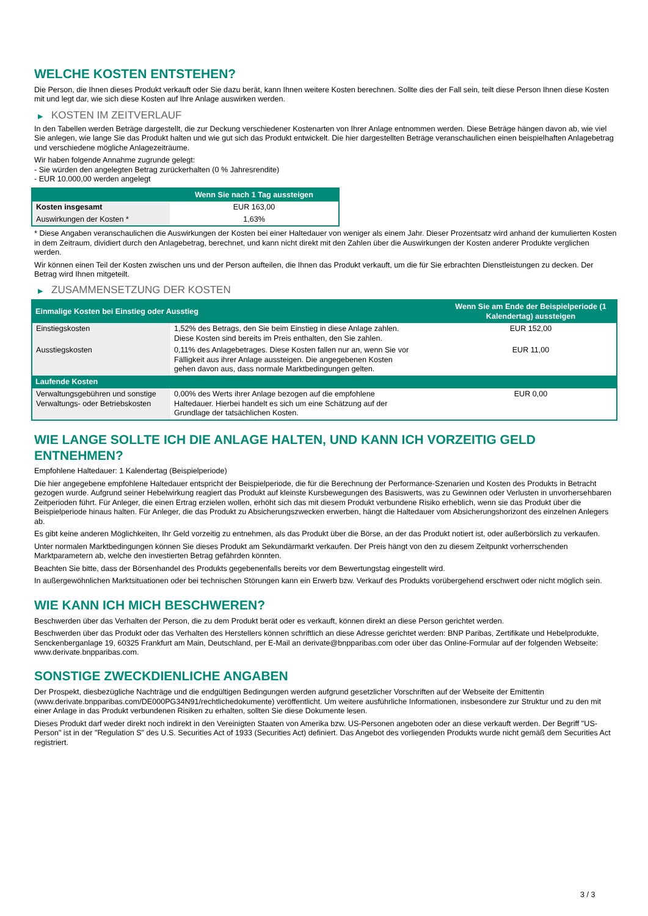WELCHE KOSTEN ENTSTEHEN?
Die Person, die Ihnen dieses Produkt verkauft oder Sie dazu berät, kann Ihnen weitere Kosten berechnen. Sollte dies der Fall sein, teilt diese Person Ihnen diese Kosten mit und legt dar, wie sich diese Kosten auf Ihre Anlage auswirken werden.
▶ KOSTEN IM ZEITVERLAUF
In den Tabellen werden Beträge dargestellt, die zur Deckung verschiedener Kostenarten von Ihrer Anlage entnommen werden. Diese Beträge hängen davon ab, wie viel Sie anlegen, wie lange Sie das Produkt halten und wie gut sich das Produkt entwickelt. Die hier dargestellten Beträge veranschaulichen einen beispielhaften Anlagebetrag und verschiedene mögliche Anlagezeiträume.
Wir haben folgende Annahme zugrunde gelegt:
- Sie würden den angelegten Betrag zurückerhalten (0 % Jahresrendite)
- EUR 10.000,00 werden angelegt
| | Wenn Sie nach 1 Tag aussteigen |
| --- | --- |
| Kosten insgesamt | EUR 163,00 |
| Auswirkungen der Kosten * | 1,63% |
* Diese Angaben veranschaulichen die Auswirkungen der Kosten bei einer Haltedauer von weniger als einem Jahr. Dieser Prozentsatz wird anhand der kumulierten Kosten in dem Zeitraum, dividiert durch den Anlagebetrag, berechnet, und kann nicht direkt mit den Zahlen über die Auswirkungen der Kosten anderer Produkte verglichen werden.
Wir können einen Teil der Kosten zwischen uns und der Person aufteilen, die Ihnen das Produkt verkauft, um die für Sie erbrachten Dienstleistungen zu decken. Der Betrag wird Ihnen mitgeteilt.
▶ ZUSAMMENSETZUNG DER KOSTEN
| Einmalige Kosten bei Einstieg oder Ausstieg | | Wenn Sie am Ende der Beispielperiode (1 Kalendertag) aussteigen |
| --- | --- | --- |
| Einstiegskosten | 1,52% des Betrags, den Sie beim Einstieg in diese Anlage zahlen. Diese Kosten sind bereits im Preis enthalten, den Sie zahlen. | EUR 152,00 |
| Ausstiegskosten | 0,11% des Anlagebetrages. Diese Kosten fallen nur an, wenn Sie vor Fälligkeit aus ihrer Anlage aussteigen. Die angegebenen Kosten gehen davon aus, dass normale Marktbedingungen gelten. | EUR 11,00 |
| Laufende Kosten | | |
| Verwaltungsgebühren und sonstige Verwaltungs- oder Betriebskosten | 0,00% des Werts ihrer Anlage bezogen auf die empfohlene Haltedauer. Hierbei handelt es sich um eine Schätzung auf der Grundlage der tatsächlichen Kosten. | EUR 0,00 |
WIE LANGE SOLLTE ICH DIE ANLAGE HALTEN, UND KANN ICH VORZEITIG GELD ENTNEHMEN?
Empfohlene Haltedauer: 1 Kalendertag (Beispielperiode)
Die hier angegebene empfohlene Haltedauer entspricht der Beispielperiode, die für die Berechnung der Performance-Szenarien und Kosten des Produkts in Betracht gezogen wurde. Aufgrund seiner Hebelwirkung reagiert das Produkt auf kleinste Kursbewegungen des Basiswerts, was zu Gewinnen oder Verlusten in unvorhersehbaren Zeitperioden führt. Für Anleger, die einen Ertrag erzielen wollen, erhöht sich das mit diesem Produkt verbundene Risiko erheblich, wenn sie das Produkt über die Beispielperiode hinaus halten. Für Anleger, die das Produkt zu Absicherungszwecken erwerben, hängt die Haltedauer vom Absicherungshorizont des einzelnen Anlegers ab.
Es gibt keine anderen Möglichkeiten, Ihr Geld vorzeitig zu entnehmen, als das Produkt über die Börse, an der das Produkt notiert ist, oder außerbörslich zu verkaufen.
Unter normalen Marktbedingungen können Sie dieses Produkt am Sekundärmarkt verkaufen. Der Preis hängt von den zu diesem Zeitpunkt vorherrschenden Marktparametern ab, welche den investierten Betrag gefährden könnten.
Beachten Sie bitte, dass der Börsenhandel des Produkts gegebenenfalls bereits vor dem Bewertungstag eingestellt wird.
In außergewöhnlichen Marktsituationen oder bei technischen Störungen kann ein Erwerb bzw. Verkauf des Produkts vorübergehend erschwert oder nicht möglich sein.
WIE KANN ICH MICH BESCHWEREN?
Beschwerden über das Verhalten der Person, die zu dem Produkt berät oder es verkauft, können direkt an diese Person gerichtet werden.
Beschwerden über das Produkt oder das Verhalten des Herstellers können schriftlich an diese Adresse gerichtet werden: BNP Paribas, Zertifikate und Hebelprodukte, Senckenberganlage 19, 60325 Frankfurt am Main, Deutschland, per E-Mail an derivate@bnpparibas.com oder über das Online-Formular auf der folgenden Webseite: www.derivate.bnpparibas.com.
SONSTIGE ZWECKDIENLICHE ANGABEN
Der Prospekt, diesbezügliche Nachträge und die endgültigen Bedingungen werden aufgrund gesetzlicher Vorschriften auf der Webseite der Emittentin (www.derivate.bnpparibas.com/DE000PG34N91/rechtlichedokumente) veröffentlicht. Um weitere ausführliche Informationen, insbesondere zur Struktur und zu den mit einer Anlage in das Produkt verbundenen Risiken zu erhalten, sollten Sie diese Dokumente lesen.
Dieses Produkt darf weder direkt noch indirekt in den Vereinigten Staaten von Amerika bzw. US-Personen angeboten oder an diese verkauft werden. Der Begriff "US-Person" ist in der "Regulation S" des U.S. Securities Act of 1933 (Securities Act) definiert. Das Angebot des vorliegenden Produkts wurde nicht gemäß dem Securities Act registriert.
3 / 3